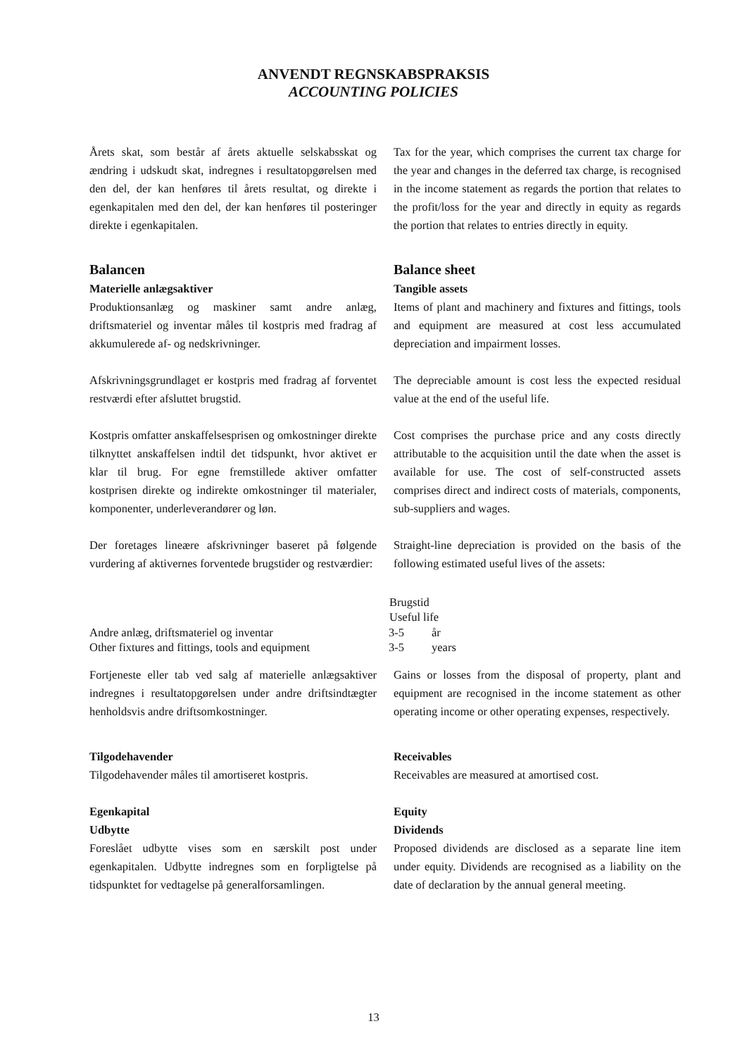ANVENDT REGNSKABSPRAKSIS
ACCOUNTING POLICIES
Årets skat, som består af årets aktuelle selskabsskat og ændring i udskudt skat, indregnes i resultatopgørelsen med den del, der kan henføres til årets resultat, og direkte i egenkapitalen med den del, der kan henføres til posteringer direkte i egenkapitalen.
Tax for the year, which comprises the current tax charge for the year and changes in the deferred tax charge, is recognised in the income statement as regards the portion that relates to the profit/loss for the year and directly in equity as regards the portion that relates to entries directly in equity.
Balancen
Materielle anlægsaktiver
Produktionsanlæg og maskiner samt andre anlæg, driftsmateriel og inventar måles til kostpris med fradrag af akkumulerede af- og nedskrivninger.
Balance sheet
Tangible assets
Items of plant and machinery and fixtures and fittings, tools and equipment are measured at cost less accumulated depreciation and impairment losses.
Afskrivningsgrundlaget er kostpris med fradrag af forventet restværdi efter afsluttet brugstid.
The depreciable amount is cost less the expected residual value at the end of the useful life.
Kostpris omfatter anskaffelsesprisen og omkostninger direkte tilknyttet anskaffelsen indtil det tidspunkt, hvor aktivet er klar til brug. For egne fremstillede aktiver omfatter kostprisen direkte og indirekte omkostninger til materialer, komponenter, underleverandører og løn.
Cost comprises the purchase price and any costs directly attributable to the acquisition until the date when the asset is available for use. The cost of self-constructed assets comprises direct and indirect costs of materials, components, sub-suppliers and wages.
Der foretages lineære afskrivninger baseret på følgende vurdering af aktivernes forventede brugstider og restværdier:
Straight-line depreciation is provided on the basis of the following estimated useful lives of the assets:
| | Brugstid Useful life | |
| Andre anlæg, driftsmateriel og inventar | 3-5 | år |
| Other fixtures and fittings, tools and equipment | 3-5 | years |
Fortjeneste eller tab ved salg af materielle anlægsaktiver indregnes i resultatopgørelsen under andre driftsindtægter henholdsvis andre driftsomkostninger.
Gains or losses from the disposal of property, plant and equipment are recognised in the income statement as other operating income or other operating expenses, respectively.
Tilgodehavender
Tilgodehavender måles til amortiseret kostpris.
Receivables
Receivables are measured at amortised cost.
Egenkapital
Udbytte
Foreslået udbytte vises som en særskilt post under egenkapitalen. Udbytte indregnes som en forpligtelse på tidspunktet for vedtagelse på generalforsamlingen.
Equity
Dividends
Proposed dividends are disclosed as a separate line item under equity. Dividends are recognised as a liability on the date of declaration by the annual general meeting.
13